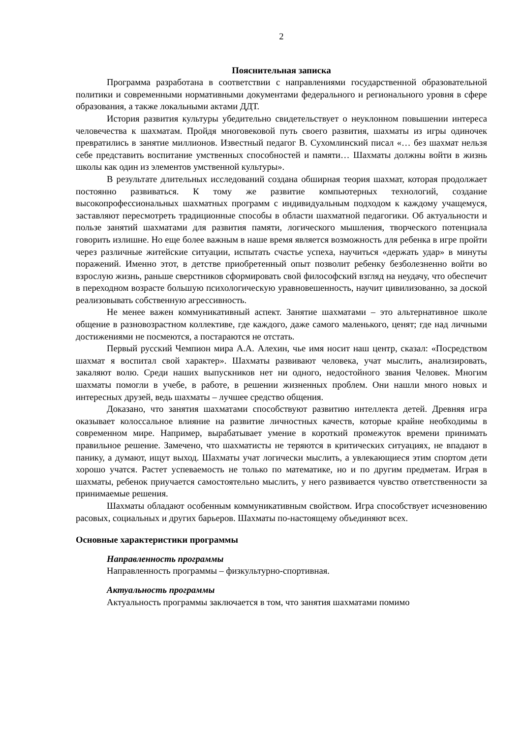2
Пояснительная записка
Программа разработана в соответствии с направлениями государственной образовательной политики и современными нормативными документами федерального и регионального уровня в сфере образования, а также локальными актами ДДТ.
История развития культуры убедительно свидетельствует о неуклонном повышении интереса человечества к шахматам. Пройдя многовековой путь своего развития, шахматы из игры одиночек превратились в занятие миллионов. Известный педагог В. Сухомлинский писал «… без шахмат нельзя себе представить воспитание умственных способностей и памяти… Шахматы должны войти в жизнь школы как один из элементов умственной культуры».
В результате длительных исследований создана обширная теория шахмат, которая продолжает постоянно развиваться. К тому же развитие компьютерных технологий, создание высокопрофессиональных шахматных программ с индивидуальным подходом к каждому учащемуся, заставляют пересмотреть традиционные способы в области шахматной педагогики. Об актуальности и пользе занятий шахматами для развития памяти, логического мышления, творческого потенциала говорить излишне. Но еще более важным в наше время является возможность для ребенка в игре пройти через различные житейские ситуации, испытать счастье успеха, научиться «держать удар» в минуты поражений. Именно этот, в детстве приобретенный опыт позволит ребенку безболезненно войти во взрослую жизнь, раньше сверстников сформировать свой философский взгляд на неудачу, что обеспечит в переходном возрасте большую психологическую уравновешенность, научит цивилизованно, за доской реализовывать собственную агрессивность.
Не менее важен коммуникативный аспект. Занятие шахматами – это альтернативное школе общение в разновозрастном коллективе, где каждого, даже самого маленького, ценят; где над личными достижениями не посмеются, а постараются не отстать.
Первый русский Чемпион мира А.А. Алехин, чье имя носит наш центр, сказал: «Посредством шахмат я воспитал свой характер». Шахматы развивают человека, учат мыслить, анализировать, закаляют волю. Среди наших выпускников нет ни одного, недостойного звания Человек. Многим шахматы помогли в учебе, в работе, в решении жизненных проблем. Они нашли много новых и интересных друзей, ведь шахматы – лучшее средство общения.
Доказано, что занятия шахматами способствуют развитию интеллекта детей. Древняя игра оказывает колоссальное влияние на развитие личностных качеств, которые крайне необходимы в современном мире. Например, вырабатывает умение в короткий промежуток времени принимать правильное решение. Замечено, что шахматисты не теряются в критических ситуациях, не впадают в панику, а думают, ищут выход. Шахматы учат логически мыслить, а увлекающиеся этим спортом дети хорошо учатся. Растет успеваемость не только по математике, но и по другим предметам. Играя в шахматы, ребенок приучается самостоятельно мыслить, у него развивается чувство ответственности за принимаемые решения.
Шахматы обладают особенным коммуникативным свойством. Игра способствует исчезновению расовых, социальных и других барьеров. Шахматы по-настоящему объединяют всех.
Основные характеристики программы
Направленность программы
Направленность программы – физкультурно-спортивная.
Актуальность программы
Актуальность программы заключается в том, что занятия шахматами помимо